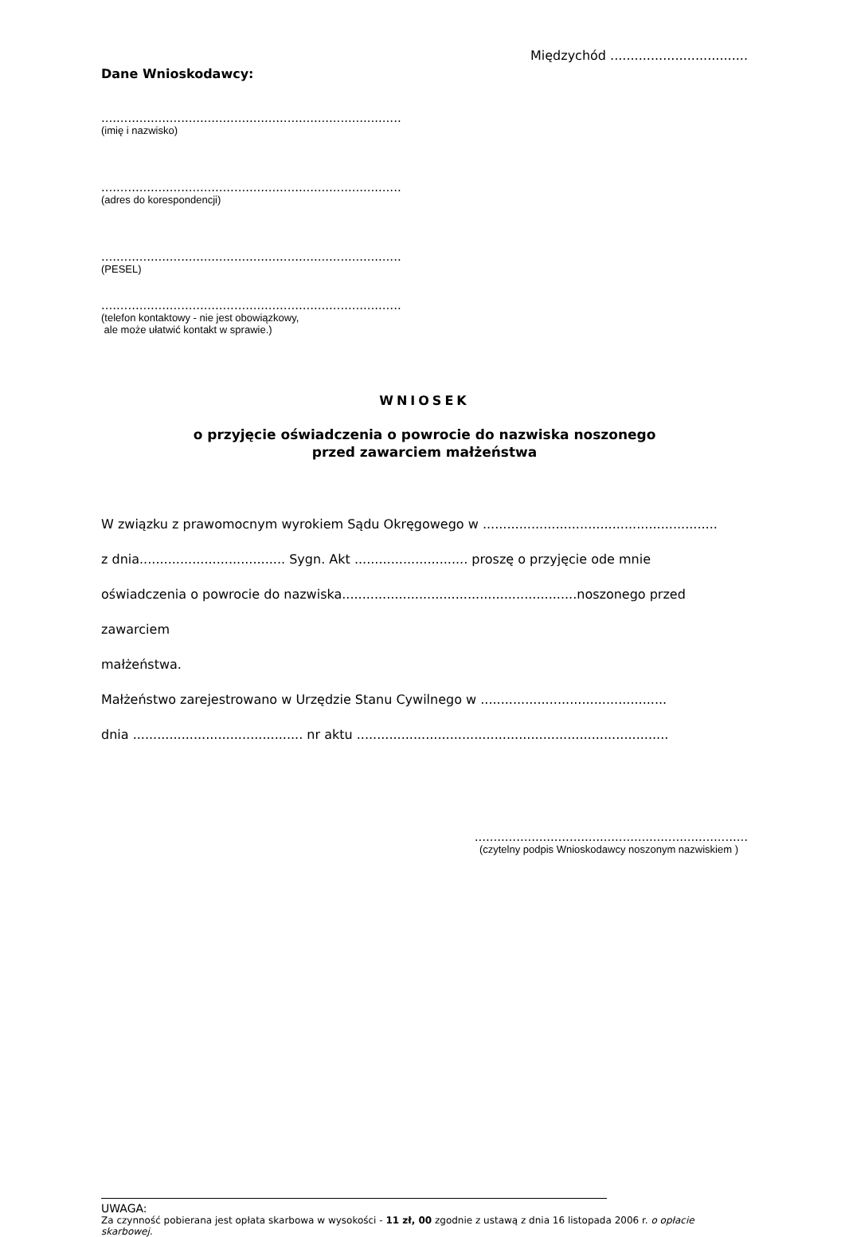Międzychód ..................................
Dane Wnioskodawcy:
...............................................................................
(imię i nazwisko)
...............................................................................
(adres do korespondencji)
...............................................................................
(PESEL)
...............................................................................
(telefon kontaktowy - nie jest obowiązkowy,
ale może ułatwić kontakt w sprawie.)
WNIOSEK
o przyjęcie oświadczenia o powrocie do nazwiska noszonego
przed zawarciem małżeństwa
W związku z prawomocnym wyrokiem Sądu Okręgowego w ..........................................................
z dnia.................................... Sygn. Akt ............................ proszę o przyjęcie ode mnie
oświadczenia o powrocie do nazwiska..........................................................noszonego przed zawarciem
małżeństwa.
Małżeństwo zarejestrowano w Urzędzie Stanu Cywilnego w ..............................................
dnia .......................................... nr aktu .............................................................................
........................................................................
(czytelny podpis Wnioskodawcy noszonym nazwiskiem )
UWAGA:
Za czynność pobierana jest opłata skarbowa w wysokości - 11 zł, 00 zgodnie z ustawą z dnia 16 listopada 2006 r. o opłacie skarbowej.